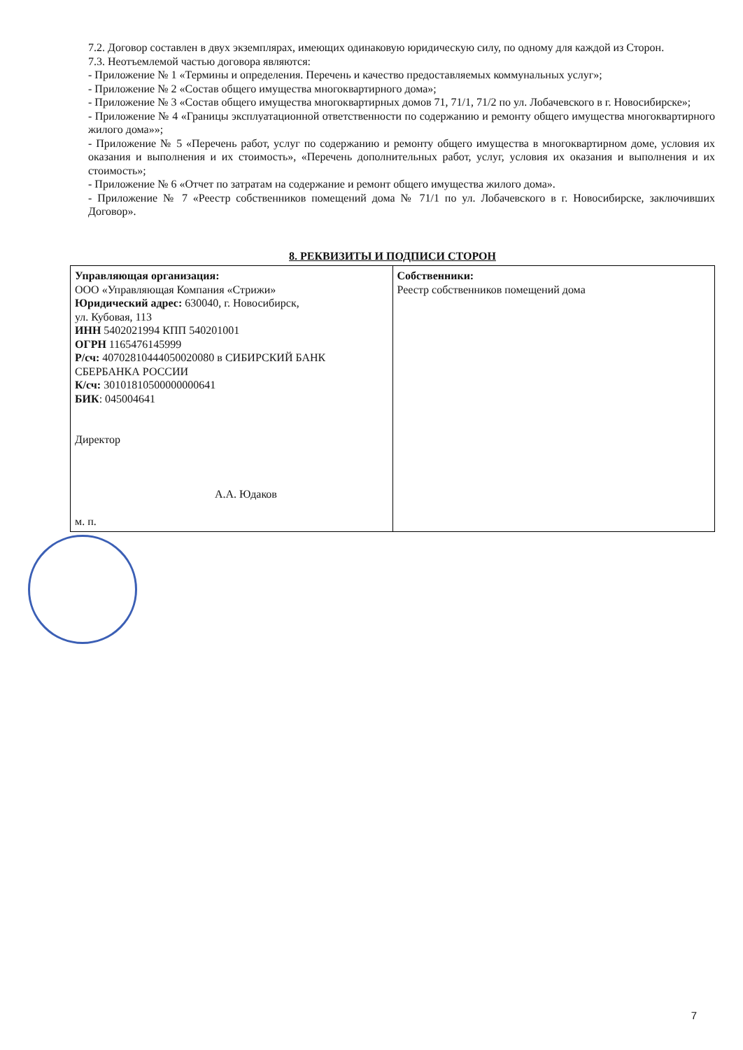7.2. Договор составлен в двух экземплярах, имеющих одинаковую юридическую силу, по одному для каждой из Сторон.
7.3. Неотъемлемой частью договора являются:
- Приложение № 1 «Термины и определения. Перечень и качество предоставляемых коммунальных услуг»;
- Приложение № 2 «Состав общего имущества многоквартирного дома»;
- Приложение № 3 «Состав общего имущества многоквартирных домов 71, 71/1, 71/2 по ул. Лобачевского в г. Новосибирске»;
- Приложение № 4 «Границы эксплуатационной ответственности по содержанию и ремонту общего имущества многоквартирного жилого дома»»;
- Приложение № 5 «Перечень работ, услуг по содержанию и ремонту общего имущества в многоквартирном доме, условия их оказания и выполнения и их стоимость», «Перечень дополнительных работ, услуг, условия их оказания и выполнения и их стоимость»;
- Приложение № 6 «Отчет по затратам на содержание и ремонт общего имущества жилого дома».
- Приложение № 7 «Реестр собственников помещений дома № 71/1 по ул. Лобачевского в г. Новосибирске, заключивших Договор».
8. РЕКВИЗИТЫ И ПОДПИСИ СТОРОН
| Управляющая организация: ООО «Управляющая Компания «Стрижи» Юридический адрес: 630040, г. Новосибирск, ул. Кубовая, 113 ИНН 5402021994 КПП 540201001 ОГРН 1165476145999 Р/сч: 40702810444050020080 в СИБИРСКИЙ БАНК СБЕРБАНКА РОССИИ К/сч: 30101810500000000641 БИК : 045004641 Директор А.А. Юдаков м. п. | Собственники: Реестр собственников помещений дома |
7